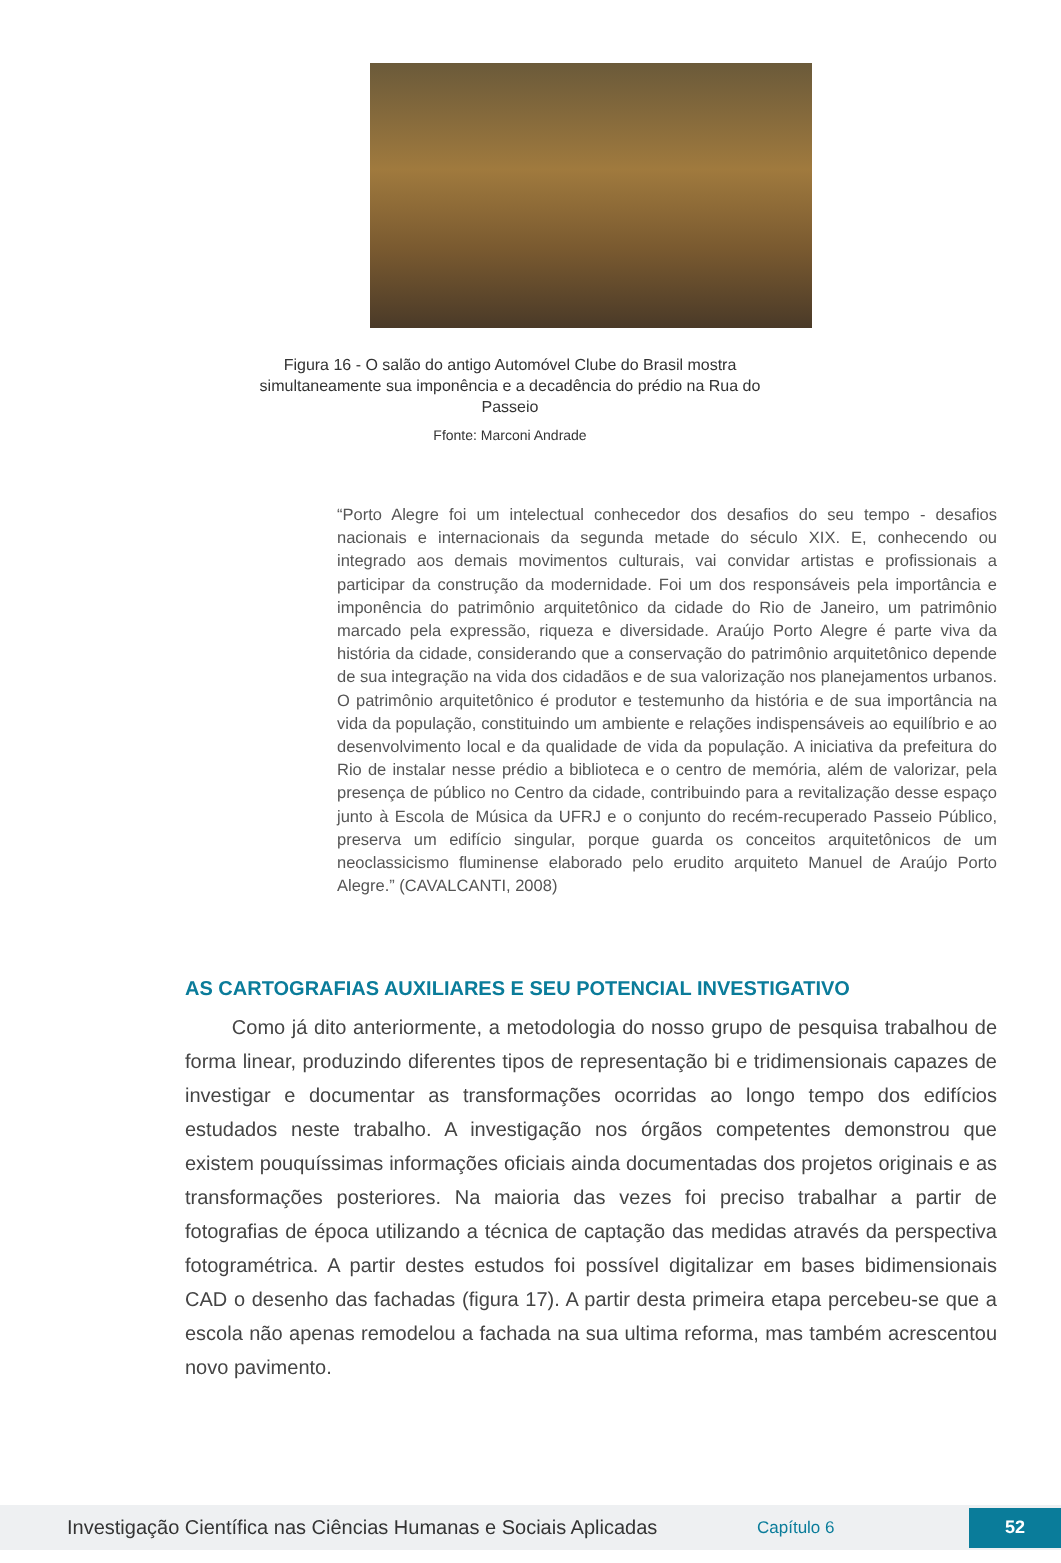Figura 16 - O salão do antigo Automóvel Clube do Brasil mostra simultaneamente sua imponência e a decadência do prédio na Rua do Passeio
Ffonte: Marconi Andrade
“Porto Alegre foi um intelectual conhecedor dos desafios do seu tempo - desafios nacionais e internacionais da segunda metade do século XIX. E, conhecendo ou integrado aos demais movimentos culturais, vai convidar artistas e profissionais a participar da construção da modernidade. Foi um dos responsáveis pela importância e imponência do patrimônio arquitetônico da cidade do Rio de Janeiro, um patrimônio marcado pela expressão, riqueza e diversidade. Araújo Porto Alegre é parte viva da história da cidade, considerando que a conservação do patrimônio arquitetônico depende de sua integração na vida dos cidadãos e de sua valorização nos planejamentos urbanos. O patrimônio arquitetônico é produtor e testemunho da história e de sua importância na vida da população, constituindo um ambiente e relações indispensáveis ao equilíbrio e ao desenvolvimento local e da qualidade de vida da população. A iniciativa da prefeitura do Rio de instalar nesse prédio a biblioteca e o centro de memória, além de valorizar, pela presença de público no Centro da cidade, contribuindo para a revitalização desse espaço junto à Escola de Música da UFRJ e o conjunto do recém-recuperado Passeio Público, preserva um edifício singular, porque guarda os conceitos arquitetônicos de um neoclassicismo fluminense elaborado pelo erudito arquiteto Manuel de Araújo Porto Alegre.” (CAVALCANTI, 2008)
AS CARTOGRAFIAS AUXILIARES E SEU POTENCIAL INVESTIGATIVO
Como já dito anteriormente, a metodologia do nosso grupo de pesquisa trabalhou de forma linear, produzindo diferentes tipos de representação bi e tridimensionais capazes de investigar e documentar as transformações ocorridas ao longo tempo dos edifícios estudados neste trabalho. A investigação nos órgãos competentes demonstrou que existem pouquíssimas informações oficiais ainda documentadas dos projetos originais e as transformações posteriores. Na maioria das vezes foi preciso trabalhar a partir de fotografias de época utilizando a técnica de captação das medidas através da perspectiva fotogramétrica. A partir destes estudos foi possível digitalizar em bases bidimensionais CAD o desenho das fachadas (figura 17). A partir desta primeira etapa percebeu-se que a escola não apenas remodelou a fachada na sua ultima reforma, mas também acrescentou novo pavimento.
Investigação Científica nas Ciências Humanas e Sociais Aplicadas Capítulo 6 52